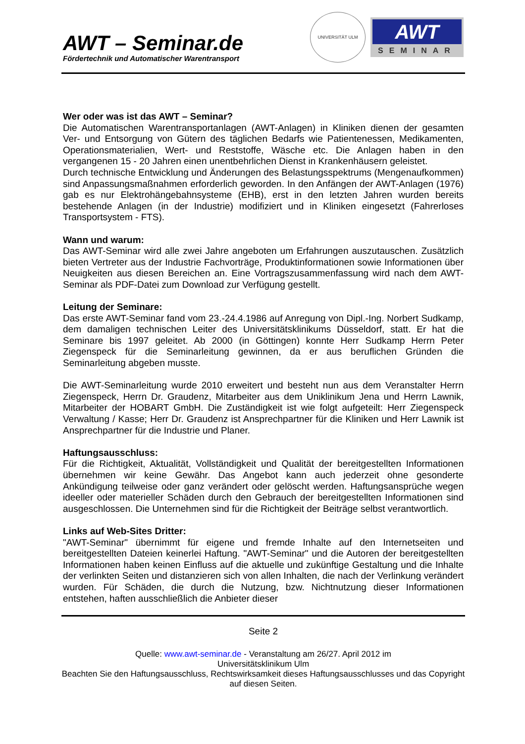AWT – Seminar.de
Fördertechnik und Automatischer Warentransport
UNIVERSITÄT ULM
AWT
SEMINAR
Wer oder was ist das AWT – Seminar?
Die Automatischen Warentransportanlagen (AWT-Anlagen) in Kliniken dienen der gesamten Ver- und Entsorgung von Gütern des täglichen Bedarfs wie Patientenessen, Medikamenten, Operationsmaterialien, Wert- und Reststoffe, Wäsche etc. Die Anlagen haben in den vergangenen 15 - 20 Jahren einen unentbehrlichen Dienst in Krankenhäusern geleistet.
Durch technische Entwicklung und Änderungen des Belastungsspektrums (Mengenaufkommen) sind Anpassungsmaßnahmen erforderlich geworden. In den Anfängen der AWT-Anlagen (1976) gab es nur Elektrohängebahnsysteme (EHB), erst in den letzten Jahren wurden bereits bestehende Anlagen (in der Industrie) modifiziert und in Kliniken eingesetzt (Fahrerloses Transportsystem - FTS).
Wann und warum:
Das AWT-Seminar wird alle zwei Jahre angeboten um Erfahrungen auszutauschen. Zusätzlich bieten Vertreter aus der Industrie Fachvorträge, Produktinformationen sowie Informationen über Neuigkeiten aus diesen Bereichen an. Eine Vortragszusammenfassung wird nach dem AWT-Seminar als PDF-Datei zum Download zur Verfügung gestellt.
Leitung der Seminare:
Das erste AWT-Seminar fand vom 23.-24.4.1986 auf Anregung von Dipl.-Ing. Norbert Sudkamp, dem damaligen technischen Leiter des Universitätsklinikums Düsseldorf, statt. Er hat die Seminare bis 1997 geleitet. Ab 2000 (in Göttingen) konnte Herr Sudkamp Herrn Peter Ziegenspeck für die Seminarleitung gewinnen, da er aus beruflichen Gründen die Seminarleitung abgeben musste.
Die AWT-Seminarleitung wurde 2010 erweitert und besteht nun aus dem Veranstalter Herrn Ziegenspeck, Herrn Dr. Graudenz, Mitarbeiter aus dem Uniklinikum Jena und Herrn Lawnik, Mitarbeiter der HOBART GmbH. Die Zuständigkeit ist wie folgt aufgeteilt: Herr Ziegenspeck Verwaltung / Kasse; Herr Dr. Graudenz ist Ansprechpartner für die Kliniken und Herr Lawnik ist Ansprechpartner für die Industrie und Planer.
Haftungsausschluss:
Für die Richtigkeit, Aktualität, Vollständigkeit und Qualität der bereitgestellten Informationen übernehmen wir keine Gewähr. Das Angebot kann auch jederzeit ohne gesonderte Ankündigung teilweise oder ganz verändert oder gelöscht werden. Haftungsansprüche wegen ideeller oder materieller Schäden durch den Gebrauch der bereitgestellten Informationen sind ausgeschlossen. Die Unternehmen sind für die Richtigkeit der Beiträge selbst verantwortlich.
Links auf Web-Sites Dritter:
"AWT-Seminar" übernimmt für eigene und fremde Inhalte auf den Internetseiten und bereitgestellten Dateien keinerlei Haftung. "AWT-Seminar" und die Autoren der bereitgestellten Informationen haben keinen Einfluss auf die aktuelle und zukünftige Gestaltung und die Inhalte der verlinkten Seiten und distanzieren sich von allen Inhalten, die nach der Verlinkung verändert wurden. Für Schäden, die durch die Nutzung, bzw. Nichtnutzung dieser Informationen entstehen, haften ausschließlich die Anbieter dieser
Seite 2
Quelle: www.awt-seminar.de - Veranstaltung am 26/27. April 2012 im
Universitätsklinikum Ulm
Beachten Sie den Haftungsausschluss, Rechtswirksamkeit dieses Haftungsausschlusses und das Copyright auf diesen Seiten.